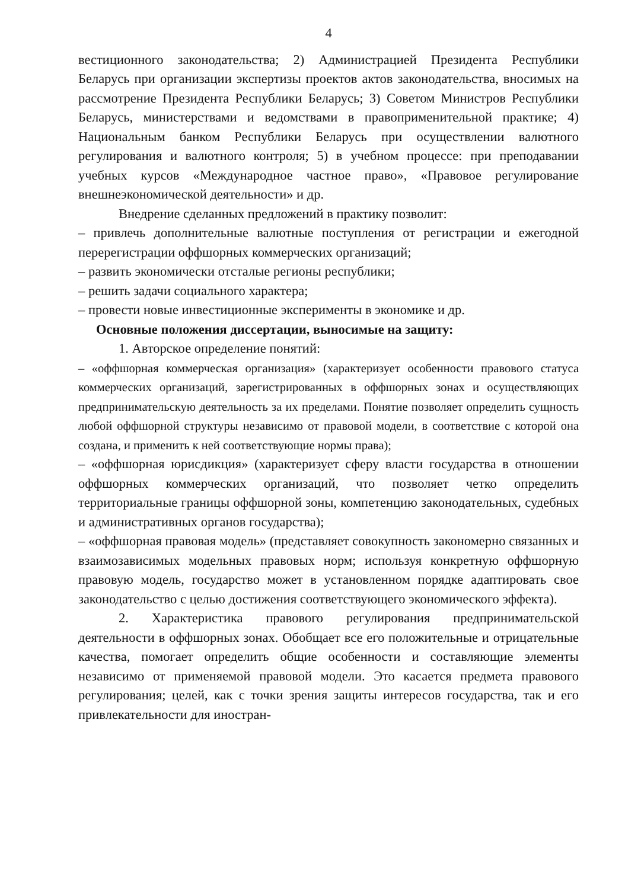4
вестиционного законодательства; 2) Администрацией Президента Республики Беларусь при организации экспертизы проектов актов законодательства, вносимых на рассмотрение Президента Республики Беларусь; 3) Советом Министров Республики Беларусь, министерствами и ведомствами в правоприменительной практике; 4) Национальным банком Республики Беларусь при осуществлении валютного регулирования и валютного контроля; 5) в учебном процессе: при преподавании учебных курсов «Международное частное право», «Правовое регулирование внешнеэкономической деятельности» и др.
Внедрение сделанных предложений в практику позволит:
– привлечь дополнительные валютные поступления от регистрации и ежегодной перерегистрации оффшорных коммерческих организаций;
– развить экономически отсталые регионы республики;
– решить задачи социального характера;
– провести новые инвестиционные эксперименты в экономике и др.
Основные положения диссертации, выносимые на защиту:
1. Авторское определение понятий:
– «оффшорная коммерческая организация» (характеризует особенности правового статуса коммерческих организаций, зарегистрированных в оффшорных зонах и осуществляющих предпринимательскую деятельность за их пределами. Понятие позволяет определить сущность любой оффшорной структуры независимо от правовой модели, в соответствие с которой она создана, и применить к ней соответствующие нормы права);
– «оффшорная юрисдикция» (характеризует сферу власти государства в отношении оффшорных коммерческих организаций, что позволяет четко определить территориальные границы оффшорной зоны, компетенцию законодательных, судебных и административных органов государства);
– «оффшорная правовая модель» (представляет совокупность закономерно связанных и взаимозависимых модельных правовых норм; используя конкретную оффшорную правовую модель, государство может в установленном порядке адаптировать свое законодательство с целью достижения соответствующего экономического эффекта).
2. Характеристика правового регулирования предпринимательской деятельности в оффшорных зонах. Обобщает все его положительные и отрицательные качества, помогает определить общие особенности и составляющие элементы независимо от применяемой правовой модели. Это касается предмета правового регулирования; целей, как с точки зрения защиты интересов государства, так и его привлекательности для иностран-